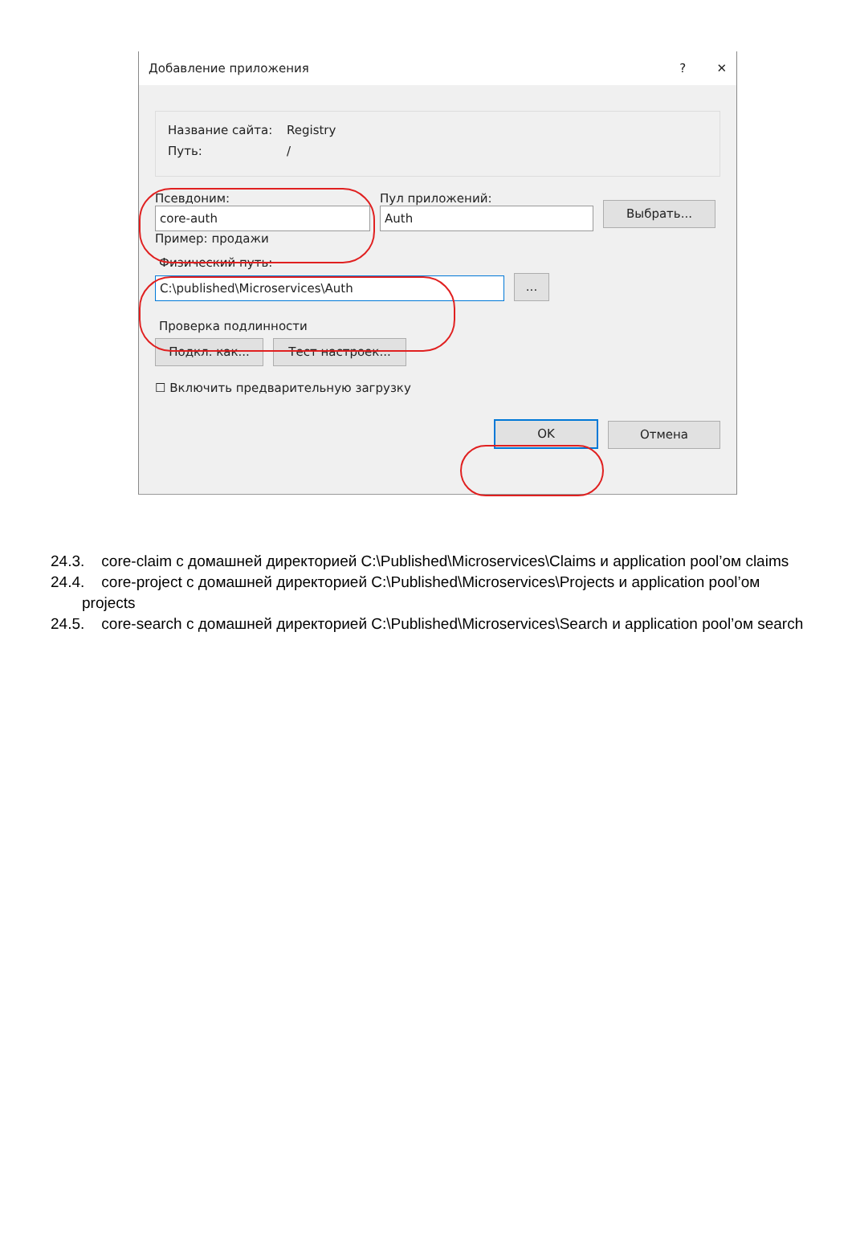Добавление приложения? ✕
Название сайта: Registry
Путь: /
Псевдоним:
core-auth
Пример: продажи
Пул приложений:
Auth
Выбрать...
Физический путь:
C:\published\Microservices\Auth
...
Проверка подлинности
Подкл. как...
Тест настроек...
☐ Включить предварительную загрузку
OK
Отмена
24.3. core-claim с домашней директорией C:\Published\Microservices\Claims и application pool’ом claims
24.4. core-project с домашней директорией C:\Published\Microservices\Projects и application pool’ом projects
24.5. core-search с домашней директорией C:\Published\Microservices\Search и application pool’ом search